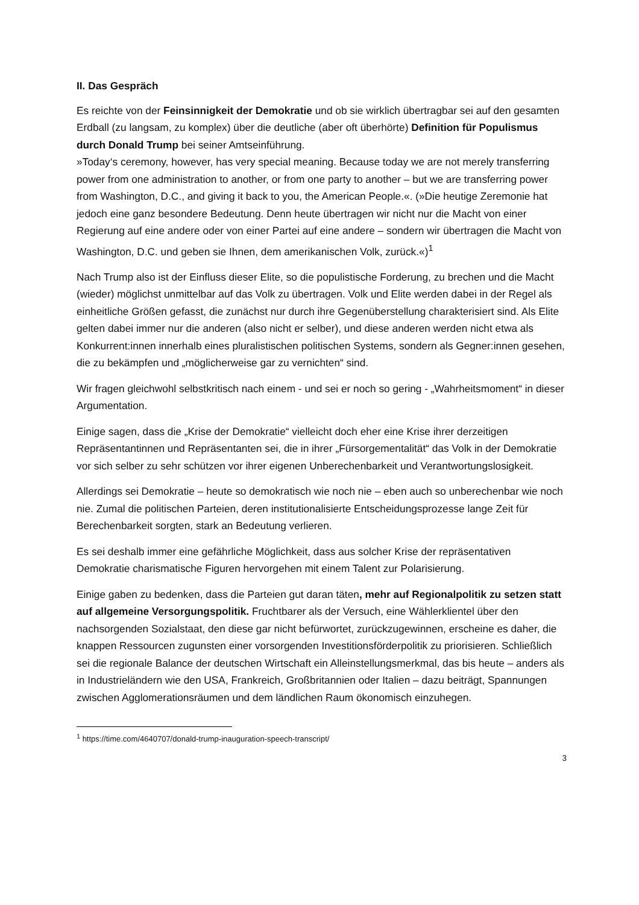II. Das Gespräch
Es reichte von der Feinsinnigkeit der Demokratie und ob sie wirklich übertragbar sei auf den gesamten Erdball (zu langsam, zu komplex) über die deutliche (aber oft überhörte) Definition für Populismus durch Donald Trump bei seiner Amtseinführung.
»Today‘s ceremony, however, has very special meaning. Because today we are not merely transferring power from one administration to another, or from one party to another – but we are transferring power from Washington, D.C., and giving it back to you, the American People.«. (»Die heutige Zeremonie hat jedoch eine ganz besondere Bedeutung. Denn heute übertragen wir nicht nur die Macht von einer Regierung auf eine andere oder von einer Partei auf eine andere – sondern wir übertragen die Macht von Washington, D.C. und geben sie Ihnen, dem amerikanischen Volk, zurück.«)<sup>1</sup>
Nach Trump also ist der Einfluss dieser Elite, so die populistische Forderung, zu brechen und die Macht (wieder) möglichst unmittelbar auf das Volk zu übertragen. Volk und Elite werden dabei in der Regel als einheitliche Größen gefasst, die zunächst nur durch ihre Gegenüberstellung charakterisiert sind. Als Elite gelten dabei immer nur die anderen (also nicht er selber), und diese anderen werden nicht etwa als Konkurrent:innen innerhalb eines pluralistischen politischen Systems, sondern als Gegner:innen gesehen, die zu bekämpfen und „möglicherweise gar zu vernichten“ sind.
Wir fragen gleichwohl selbstkritisch nach einem - und sei er noch so gering - „Wahrheitsmoment“ in dieser Argumentation.
Einige sagen, dass die „Krise der Demokratie“ vielleicht doch eher eine Krise ihrer derzeitigen Repräsentantinnen und Repräsentanten sei, die in ihrer „Fürsorgementalität“ das Volk in der Demokratie vor sich selber zu sehr schützen vor ihrer eigenen Unberechenbarkeit und Verantwortungslosigkeit.
Allerdings sei Demokratie – heute so demokratisch wie noch nie – eben auch so unberechenbar wie noch nie. Zumal die politischen Parteien, deren institutionalisierte Entscheidungsprozesse lange Zeit für Berechenbarkeit sorgten, stark an Bedeutung verlieren.
Es sei deshalb immer eine gefährliche Möglichkeit, dass aus solcher Krise der repräsentativen Demokratie charismatische Figuren hervorgehen mit einem Talent zur Polarisierung.
Einige gaben zu bedenken, dass die Parteien gut daran täten, mehr auf Regionalpolitik zu setzen statt auf allgemeine Versorgungspolitik. Fruchtbarer als der Versuch, eine Wählerklientel über den nachsorgenden Sozialstaat, den diese gar nicht befürwortet, zurückzugewinnen, erscheine es daher, die knappen Ressourcen zugunsten einer vorsorgenden Investitionsförderpolitik zu priorisieren. Schließlich sei die regionale Balance der deutschen Wirtschaft ein Alleinstellungsmerkmal, das bis heute – anders als in Industrieländern wie den USA, Frankreich, Großbritannien oder Italien – dazu beiträgt, Spannungen zwischen Agglomerationsräumen und dem ländlichen Raum ökonomisch einzuhegen.
<sup>1</sup> https://time.com/4640707/donald-trump-inauguration-speech-transcript/
3